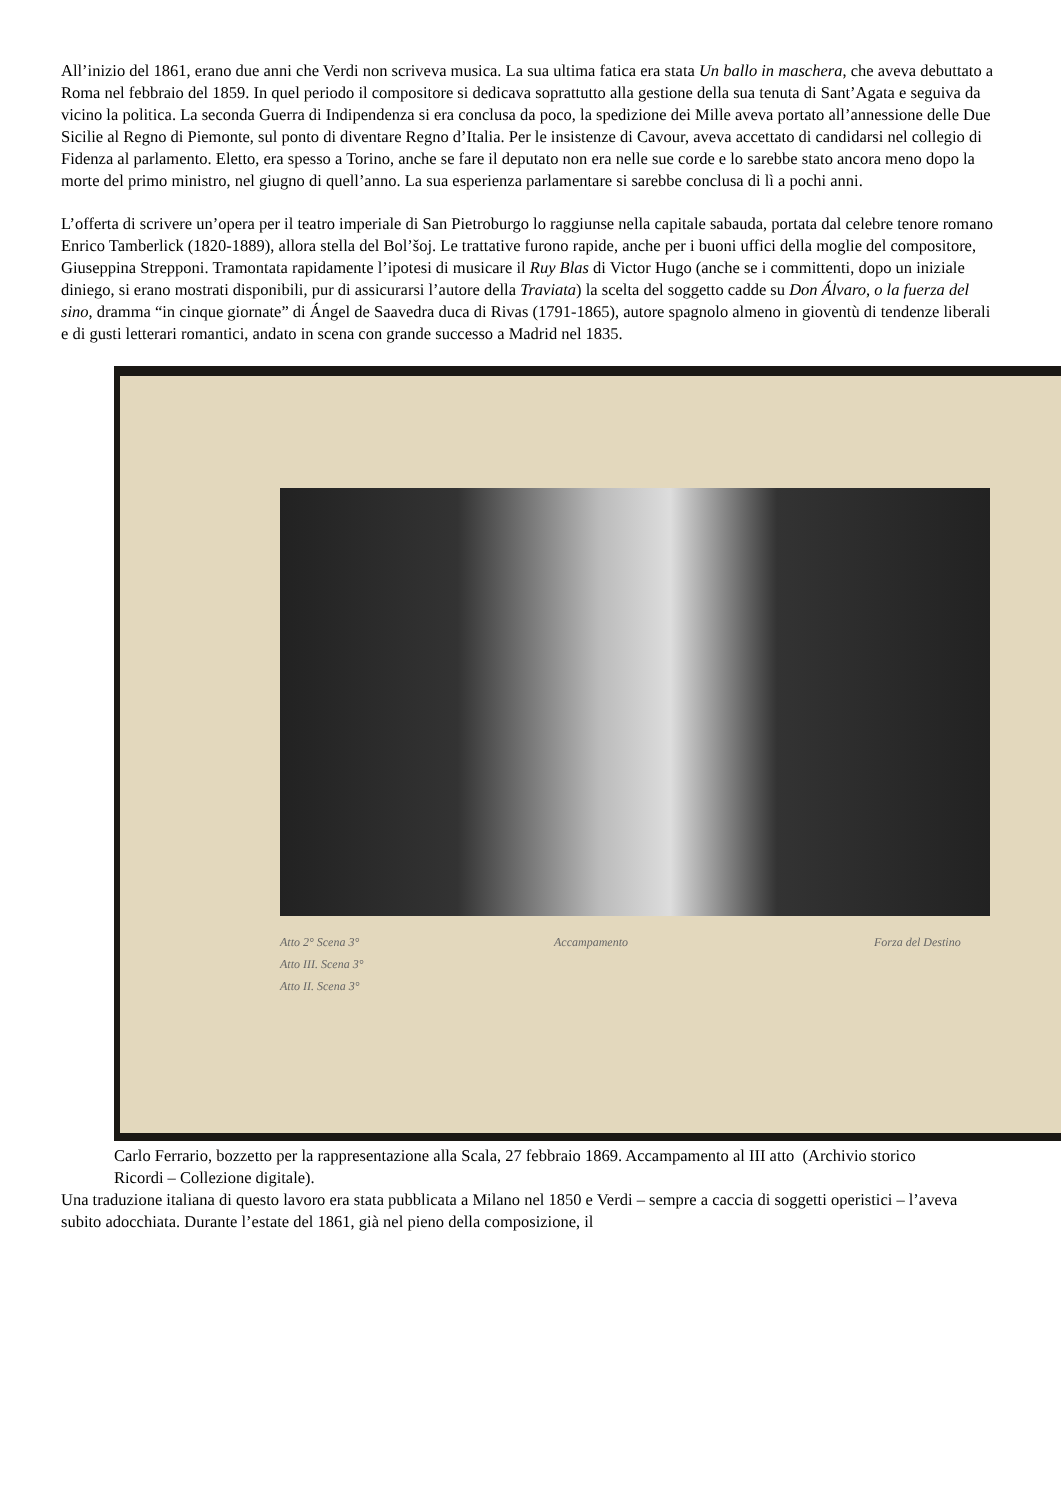All’inizio del 1861, erano due anni che Verdi non scriveva musica. La sua ultima fatica era stata Un ballo in maschera, che aveva debuttato a Roma nel febbraio del 1859. In quel periodo il compositore si dedicava soprattutto alla gestione della sua tenuta di Sant’Agata e seguiva da vicino la politica. La seconda Guerra di Indipendenza si era conclusa da poco, la spedizione dei Mille aveva portato all’annessione delle Due Sicilie al Regno di Piemonte, sul ponto di diventare Regno d’Italia. Per le insistenze di Cavour, aveva accettato di candidarsi nel collegio di Fidenza al parlamento. Eletto, era spesso a Torino, anche se fare il deputato non era nelle sue corde e lo sarebbe stato ancora meno dopo la morte del primo ministro, nel giugno di quell’anno. La sua esperienza parlamentare si sarebbe conclusa di lì a pochi anni.
L’offerta di scrivere un’opera per il teatro imperiale di San Pietroburgo lo raggiunse nella capitale sabauda, portata dal celebre tenore romano Enrico Tamberlick (1820-1889), allora stella del Bol’šoj. Le trattative furono rapide, anche per i buoni uffici della moglie del compositore, Giuseppina Strepponi. Tramontata rapidamente l’ipotesi di musicare il Ruy Blas di Victor Hugo (anche se i committenti, dopo un iniziale diniego, si erano mostrati disponibili, pur di assicurarsi l’autore della Traviata) la scelta del soggetto cadde su Don Álvaro, o la fuerza del sino, dramma “in cinque giornate” di Ángel de Saavedra duca di Rivas (1791-1865), autore spagnolo almeno in gioventù di tendenze liberali e di gusti letterari romantici, andato in scena con grande successo a Madrid nel 1835.
Atto 2° Scena 3°
Atto III. Scena 3°
Atto II. Scena 3°
Accampamento Forza del Destino
Carlo Ferrario, bozzetto per la rappresentazione alla Scala, 27 febbraio 1869. Accampamento al III atto (Archivio storico Ricordi – Collezione digitale).
Una traduzione italiana di questo lavoro era stata pubblicata a Milano nel 1850 e Verdi – sempre a caccia di soggetti operistici – l’aveva subito adocchiata. Durante l’estate del 1861, già nel pieno della composizione, il